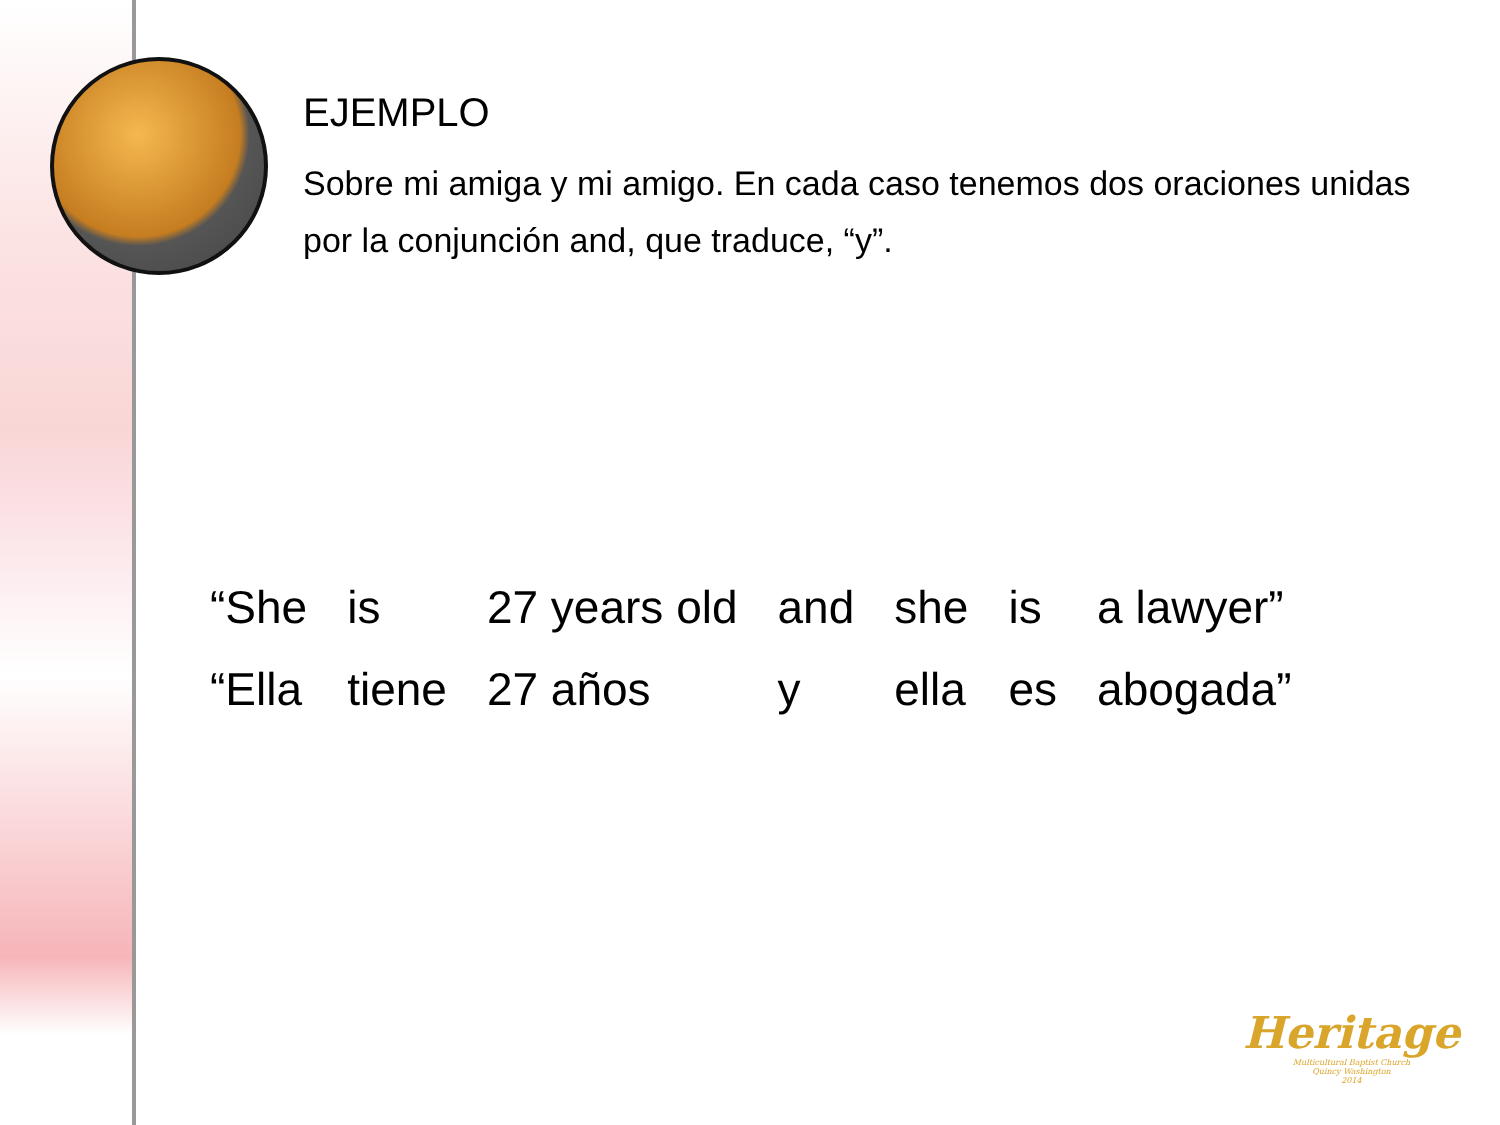EJEMPLO
Sobre mi amiga y mi amigo. En cada caso tenemos dos oraciones unidas por la conjunción and, que traduce, “y”.
| “She | is | 27 years old | and | she | is | a lawyer” |
| “Ella | tiene | 27 años | y | ella | es | abogada” |
Heritage
Multicultural Baptist Church
Quincy Washington
2014